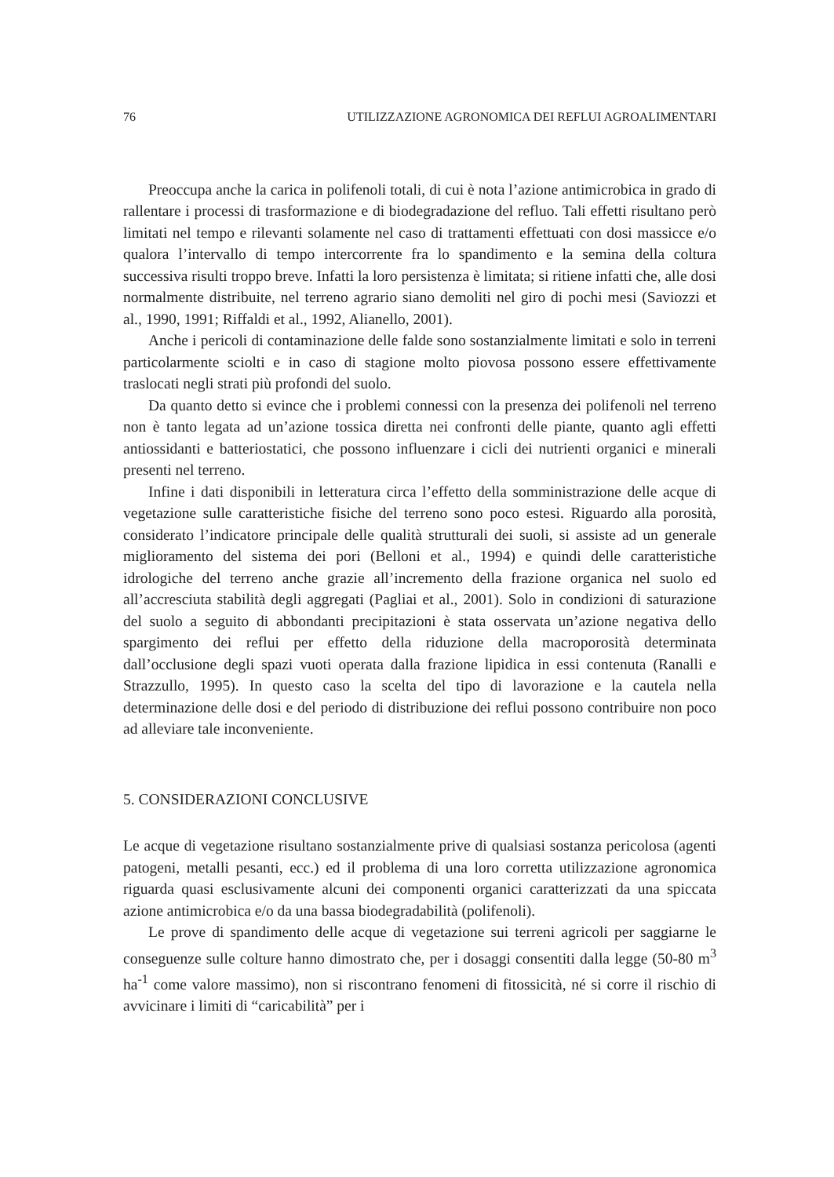76 UTILIZZAZIONE AGRONOMICA DEI REFLUI AGROALIMENTARI
Preoccupa anche la carica in polifenoli totali, di cui è nota l’azione antimicrobica in grado di rallentare i processi di trasformazione e di biodegradazione del refluo. Tali effetti risultano però limitati nel tempo e rilevanti solamente nel caso di trattamenti effettuati con dosi massicce e/o qualora l’intervallo di tempo intercorrente fra lo spandimento e la semina della coltura successiva risulti troppo breve. Infatti la loro persistenza è limitata; si ritiene infatti che, alle dosi normalmente distribuite, nel terreno agrario siano demoliti nel giro di pochi mesi (Saviozzi et al., 1990, 1991; Riffaldi et al., 1992, Alianello, 2001).
Anche i pericoli di contaminazione delle falde sono sostanzialmente limitati e solo in terreni particolarmente sciolti e in caso di stagione molto piovosa possono essere effettivamente traslocati negli strati più profondi del suolo.
Da quanto detto si evince che i problemi connessi con la presenza dei polifenoli nel terreno non è tanto legata ad un’azione tossica diretta nei confronti delle piante, quanto agli effetti antiossidanti e batteriostatici, che possono influenzare i cicli dei nutrienti organici e minerali presenti nel terreno.
Infine i dati disponibili in letteratura circa l’effetto della somministrazione delle acque di vegetazione sulle caratteristiche fisiche del terreno sono poco estesi. Riguardo alla porosità, considerato l’indicatore principale delle qualità strutturali dei suoli, si assiste ad un generale miglioramento del sistema dei pori (Belloni et al., 1994) e quindi delle caratteristiche idrologiche del terreno anche grazie all’incremento della frazione organica nel suolo ed all’accresciuta stabilità degli aggregati (Pagliai et al., 2001). Solo in condizioni di saturazione del suolo a seguito di abbondanti precipitazioni è stata osservata un’azione negativa dello spargimento dei reflui per effetto della riduzione della macroporosità determinata dall’occlusione degli spazi vuoti operata dalla frazione lipidica in essi contenuta (Ranalli e Strazzullo, 1995). In questo caso la scelta del tipo di lavorazione e la cautela nella determinazione delle dosi e del periodo di distribuzione dei reflui possono contribuire non poco ad alleviare tale inconveniente.
5. CONSIDERAZIONI CONCLUSIVE
Le acque di vegetazione risultano sostanzialmente prive di qualsiasi sostanza pericolosa (agenti patogeni, metalli pesanti, ecc.) ed il problema di una loro corretta utilizzazione agronomica riguarda quasi esclusivamente alcuni dei componenti organici caratterizzati da una spiccata azione antimicrobica e/o da una bassa biodegradabilità (polifenoli).
Le prove di spandimento delle acque di vegetazione sui terreni agricoli per saggiarne le conseguenze sulle colture hanno dimostrato che, per i dosaggi consentiti dalla legge (50-80 m<sup>3</sup> ha<sup>-1</sup> come valore massimo), non si riscontrano fenomeni di fitossicità, né si corre il rischio di avvicinare i limiti di “caricabilità” per i